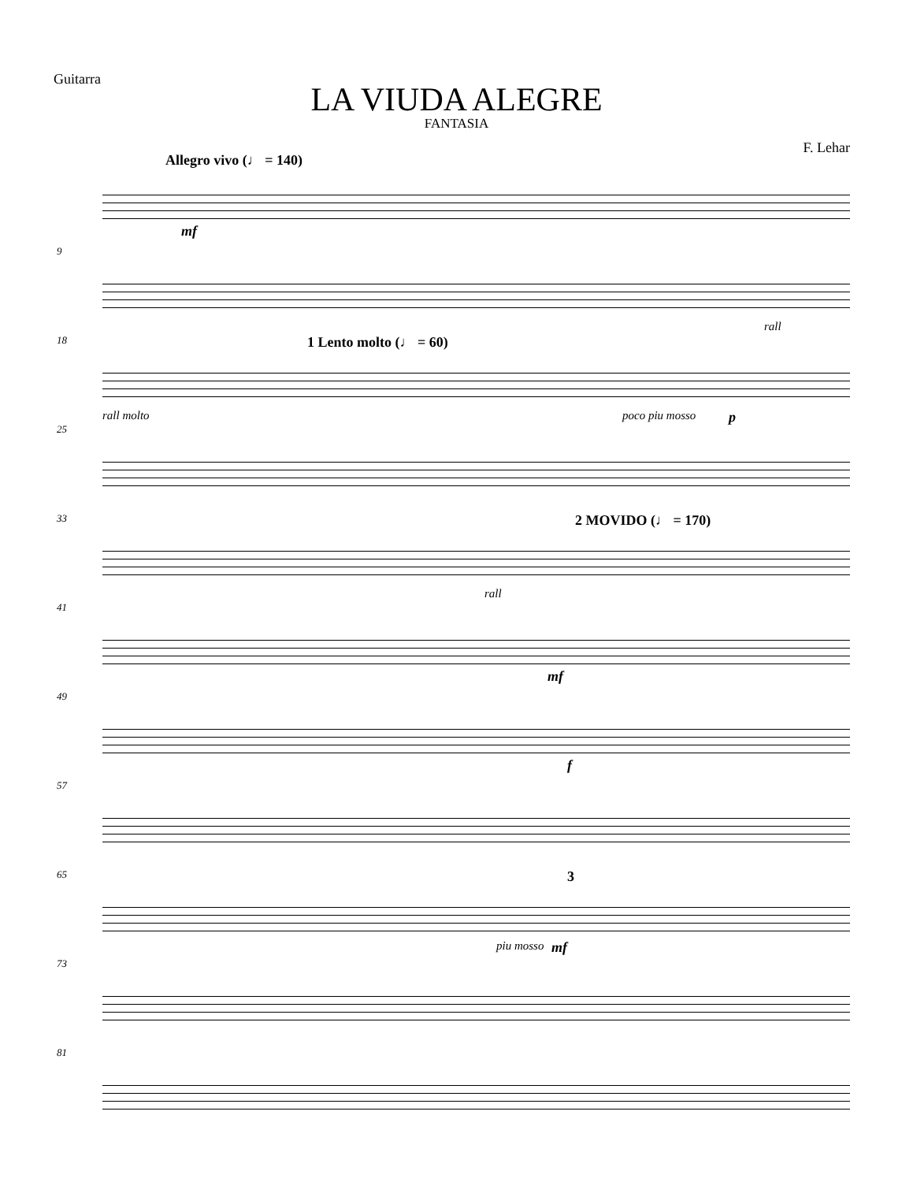Guitarra
LA VIUDA ALEGRE
FANTASIA
F. Lehar
Allegro vivo (♩ = 140)
mf
9
rall
18 1 Lento molto (♩ = 60)
rall molto poco piu mosso p
25
33 2 MOVIDO (♩ = 170)
rall
41
mf
49
f
57
65 3
piu mosso mf
73
81